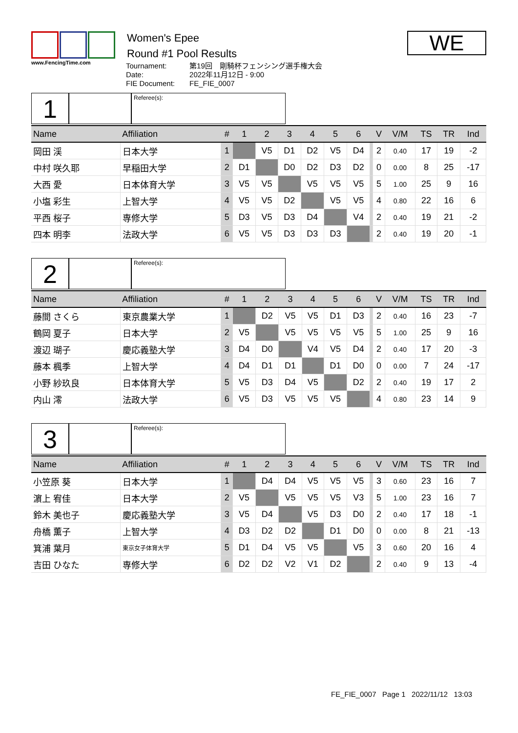www.FencingTime.com
Women's Epee
Round #1 Pool Results
| Tournament: | 第19回 剛騎杯フェンシング選手権大会 |
| Date: | 2022年11月12日 - 9:00 |
| FIE Document: | FE_FIE_0007 |
WE
1
Referee(s):
| Name | Affiliation | # | 1 | 2 | 3 | 4 | 5 | 6 | | V | V/M | TS | TR | Ind |
| --- | --- | --- | --- | --- | --- | --- | --- | --- | --- | --- | --- | --- | --- | --- |
| 岡田 渓 | 日本大学 | 1 | | V5 | D1 | D2 | V5 | D4 | | 2 | 0.40 | 17 | 19 | -2 |
| 中村 咲久耶 | 早稲田大学 | 2 | D1 | | D0 | D2 | D3 | D2 | | 0 | 0.00 | 8 | 25 | -17 |
| 大西 愛 | 日本体育大学 | 3 | V5 | V5 | | V5 | V5 | V5 | | 5 | 1.00 | 25 | 9 | 16 |
| 小塩 彩生 | 上智大学 | 4 | V5 | V5 | D2 | | V5 | V5 | | 4 | 0.80 | 22 | 16 | 6 |
| 平西 桜子 | 専修大学 | 5 | D3 | V5 | D3 | D4 | | V4 | | 2 | 0.40 | 19 | 21 | -2 |
| 四本 明李 | 法政大学 | 6 | V5 | V5 | D3 | D3 | D3 | | | 2 | 0.40 | 19 | 20 | -1 |
2
Referee(s):
| Name | Affiliation | # | 1 | 2 | 3 | 4 | 5 | 6 | | V | V/M | TS | TR | Ind |
| --- | --- | --- | --- | --- | --- | --- | --- | --- | --- | --- | --- | --- | --- | --- |
| 藤間 さくら | 東京農業大学 | 1 | | D2 | V5 | V5 | D1 | D3 | | 2 | 0.40 | 16 | 23 | -7 |
| 鶴岡 夏子 | 日本大学 | 2 | V5 | | V5 | V5 | V5 | V5 | | 5 | 1.00 | 25 | 9 | 16 |
| 渡辺 瑚子 | 慶応義塾大学 | 3 | D4 | D0 | | V4 | V5 | D4 | | 2 | 0.40 | 17 | 20 | -3 |
| 藤本 楓季 | 上智大学 | 4 | D4 | D1 | D1 | | D1 | D0 | | 0 | 0.00 | 7 | 24 | -17 |
| 小野 紗玖良 | 日本体育大学 | 5 | V5 | D3 | D4 | V5 | | D2 | | 2 | 0.40 | 19 | 17 | 2 |
| 内山 澪 | 法政大学 | 6 | V5 | D3 | V5 | V5 | V5 | | | 4 | 0.80 | 23 | 14 | 9 |
3
Referee(s):
| Name | Affiliation | # | 1 | 2 | 3 | 4 | 5 | 6 | | V | V/M | TS | TR | Ind |
| --- | --- | --- | --- | --- | --- | --- | --- | --- | --- | --- | --- | --- | --- | --- |
| 小笠原 葵 | 日本大学 | 1 | | D4 | D4 | V5 | V5 | V5 | | 3 | 0.60 | 23 | 16 | 7 |
| 濵上 宥佳 | 日本大学 | 2 | V5 | | V5 | V5 | V5 | V3 | | 5 | 1.00 | 23 | 16 | 7 |
| 鈴木 美也子 | 慶応義塾大学 | 3 | V5 | D4 | | V5 | D3 | D0 | | 2 | 0.40 | 17 | 18 | -1 |
| 舟橋 薫子 | 上智大学 | 4 | D3 | D2 | D2 | | D1 | D0 | | 0 | 0.00 | 8 | 21 | -13 |
| 箕浦 葉月 | 東京女子体育大学 | 5 | D1 | D4 | V5 | V5 | | V5 | | 3 | 0.60 | 20 | 16 | 4 |
| 吉田 ひなた | 専修大学 | 6 | D2 | D2 | V2 | V1 | D2 | | | 2 | 0.40 | 9 | 13 | -4 |
FE_FIE_0007 Page 1 2022/11/12 13:03